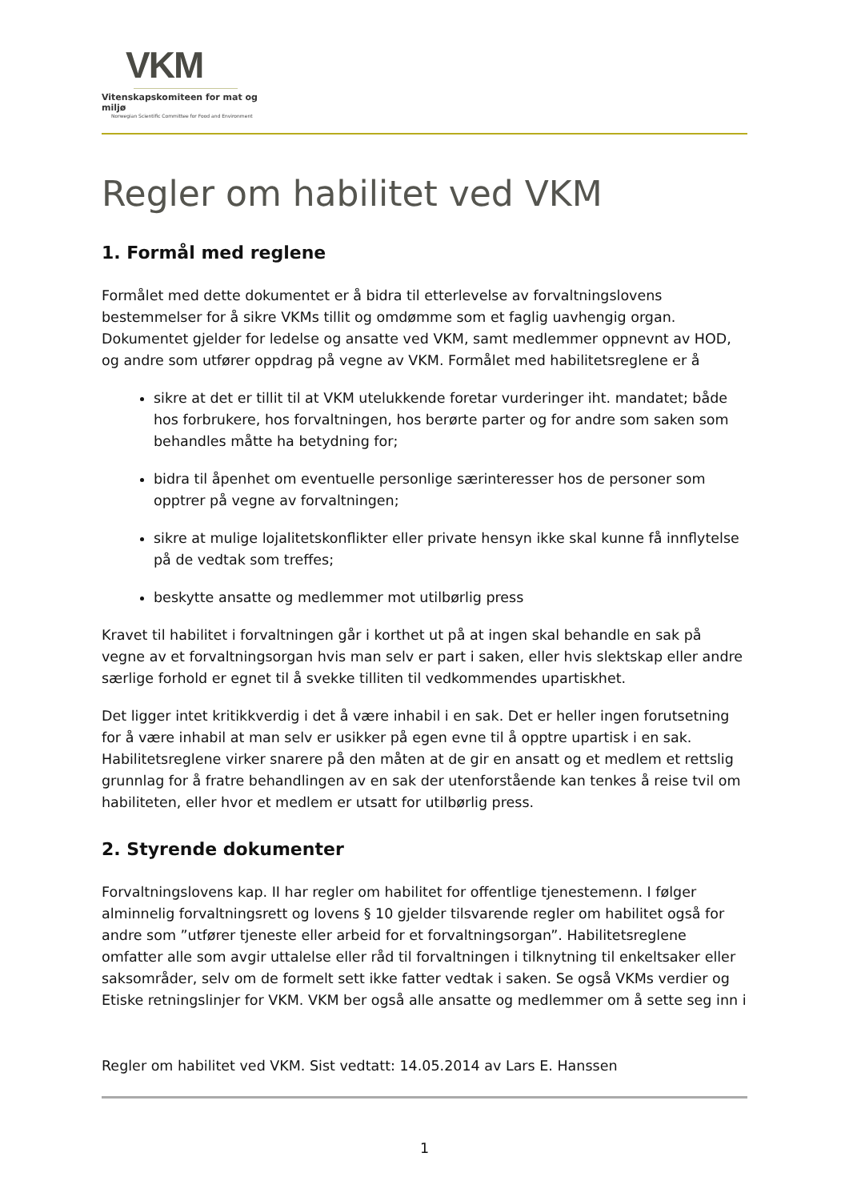VKM
Vitenskapskomiteen for mat og miljø
Norwegian Scientific Committee for Food and Environment
Regler om habilitet ved VKM
1. Formål med reglene
Formålet med dette dokumentet er å bidra til etterlevelse av forvaltningslovens bestemmelser for å sikre VKMs tillit og omdømme som et faglig uavhengig organ. Dokumentet gjelder for ledelse og ansatte ved VKM, samt medlemmer oppnevnt av HOD, og andre som utfører oppdrag på vegne av VKM. Formålet med habilitetsreglene er å
sikre at det er tillit til at VKM utelukkende foretar vurderinger iht. mandatet; både hos forbrukere, hos forvaltningen, hos berørte parter og for andre som saken som behandles måtte ha betydning for;
bidra til åpenhet om eventuelle personlige særinteresser hos de personer som opptrer på vegne av forvaltningen;
sikre at mulige lojalitetskonflikter eller private hensyn ikke skal kunne få innflytelse på de vedtak som treffes;
beskytte ansatte og medlemmer mot utilbørlig press
Kravet til habilitet i forvaltningen går i korthet ut på at ingen skal behandle en sak på vegne av et forvaltningsorgan hvis man selv er part i saken, eller hvis slektskap eller andre særlige forhold er egnet til å svekke tilliten til vedkommendes upartiskhet.
Det ligger intet kritikkverdig i det å være inhabil i en sak. Det er heller ingen forutsetning for å være inhabil at man selv er usikker på egen evne til å opptre upartisk i en sak. Habilitetsreglene virker snarere på den måten at de gir en ansatt og et medlem et rettslig grunnlag for å fratre behandlingen av en sak der utenforstående kan tenkes å reise tvil om habiliteten, eller hvor et medlem er utsatt for utilbørlig press.
2. Styrende dokumenter
Forvaltningslovens kap. II har regler om habilitet for offentlige tjenestemenn. I følger alminnelig forvaltningsrett og lovens § 10 gjelder tilsvarende regler om habilitet også for andre som ”utfører tjeneste eller arbeid for et forvaltningsorgan”. Habilitetsreglene omfatter alle som avgir uttalelse eller råd til forvaltningen i tilknytning til enkeltsaker eller saksområder, selv om de formelt sett ikke fatter vedtak i saken. Se også VKMs verdier og Etiske retningslinjer for VKM. VKM ber også alle ansatte og medlemmer om å sette seg inn i
Regler om habilitet ved VKM. Sist vedtatt: 14.05.2014 av Lars E. Hanssen
1